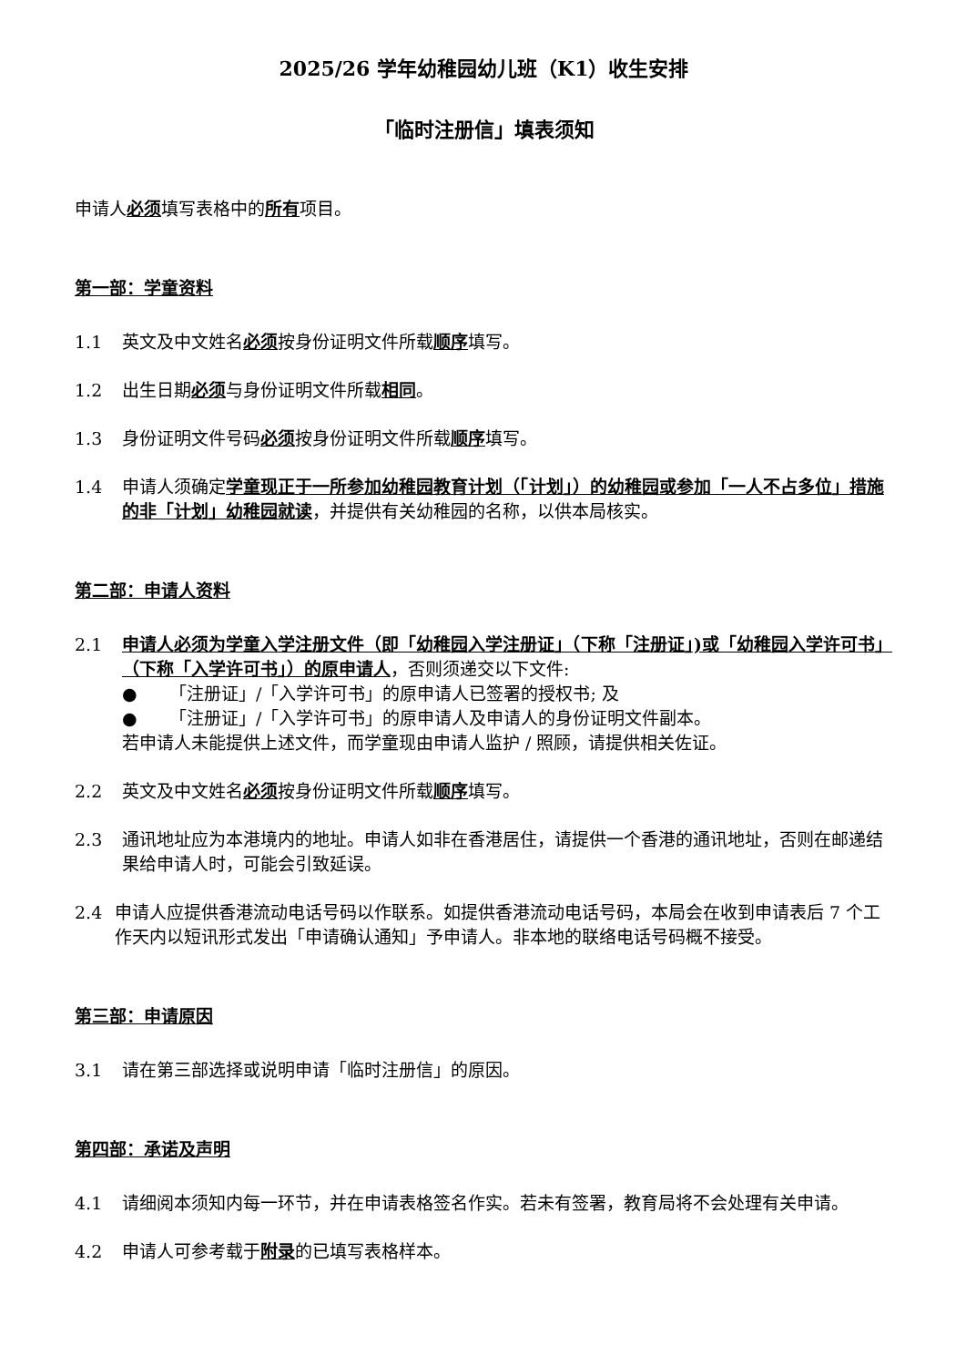2025/26 学年幼稚园幼儿班（K1）收生安排
「临时注册信」填表须知
申请人必须填写表格中的所有项目。
第一部：学童资料
1.1 英文及中文姓名必须按身份证明文件所载顺序填写。
1.2 出生日期必须与身份证明文件所载相同。
1.3 身份证明文件号码必须按身份证明文件所载顺序填写。
1.4 申请人须确定学童现正于一所参加幼稚园教育计划（「计划」）的幼稚园或参加「一人不占多位」措施的非「计划」幼稚园就读，并提供有关幼稚园的名称，以供本局核实。
第二部：申请人资料
2.1 申请人必须为学童入学注册文件（即「幼稚园入学注册证」（下称「注册证」)或「幼稚园入学许可书」（下称「入学许可书」）的原申请人，否则须递交以下文件:
● 「注册证」/「入学许可书」的原申请人已签署的授权书; 及
● 「注册证」/「入学许可书」的原申请人及申请人的身份证明文件副本。
若申请人未能提供上述文件，而学童现由申请人监护 / 照顾，请提供相关佐证。
2.2 英文及中文姓名必须按身份证明文件所载顺序填写。
2.3 通讯地址应为本港境内的地址。申请人如非在香港居住，请提供一个香港的通讯地址，否则在邮递结果给申请人时，可能会引致延误。
2.4 申请人应提供香港流动电话号码以作联系。如提供香港流动电话号码，本局会在收到申请表后 7 个工作天内以短讯形式发出「申请确认通知」予申请人。非本地的联络电话号码概不接受。
第三部：申请原因
3.1 请在第三部选择或说明申请「临时注册信」的原因。
第四部：承诺及声明
4.1 请细阅本须知内每一环节，并在申请表格签名作实。若未有签署，教育局将不会处理有关申请。
4.2 申请人可参考载于附录的已填写表格样本。